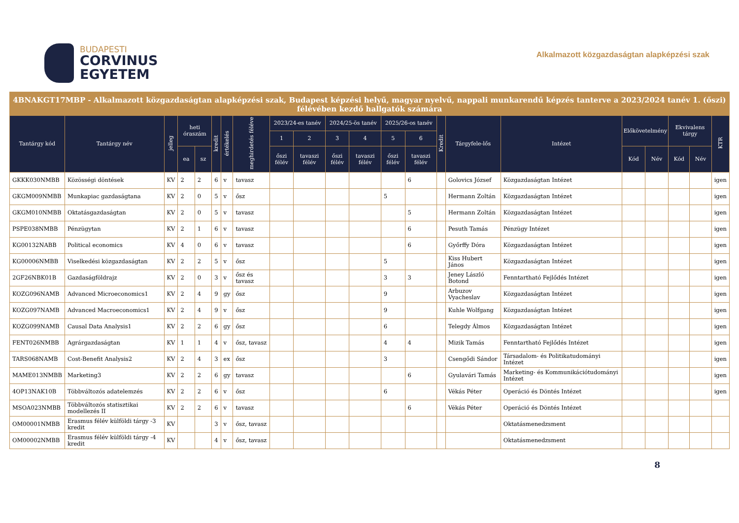BUDAPESTI
CORVINUS
EGYETEM
Alkalmazott közgazdaságtan alapképzési szak
4BNAKGT17MBP - Alkalmazott közgazdaságtan alapképzési szak, Budapest képzési helyű, magyar nyelvű, nappali munkarendű képzés tanterve a 2023/2024 tanév 1. (őszi) félévében kezdő hallgatók számára
| Tantárgy kód | Tantárgy név | jelleg | heti óraszám | | kredit | értékelés | meghirdetés féléve | 2023/24-es tanév | | 2024/25-ös tanév | | 2025/26-os tanév | | Kredit | Tárgyfele-lős | Intézet | Előkövetelmény | | Ekvivalens tárgy | | KTR |
| --- | --- | --- | --- | --- | --- | --- | --- | --- | --- | --- | --- | --- | --- | --- | --- | --- | --- | --- | --- | --- | --- |
| | | | | | | | | 1 | 2 | 3 | 4 | 5 | 6 | | | | | | | | |
| | | | ea | sz | | | | őszi félév | tavaszi félév | őszi félév | tavaszi félév | őszi félév | tavaszi félév | | | | Kód | Név | Kód | Név | |
| GKKK030NMBB | Közösségi döntések | KV | 2 | 2 | 6 | v | tavasz | | | | | | 6 | | Golovics József | Közgazdaságtan Intézet | | | | | igen |
| GKGM009NMBB | Munkapiac gazdaságtana | KV | 2 | 0 | 5 | v | ősz | | | | | 5 | | | Hermann Zoltán | Közgazdaságtan Intézet | | | | | igen |
| GKGM010NMBB | Oktatásgazdaságtan | KV | 2 | 0 | 5 | v | tavasz | | | | | | 5 | | Hermann Zoltán | Közgazdaságtan Intézet | | | | | igen |
| PSPE038NMBB | Pénzügytan | KV | 2 | 1 | 6 | v | tavasz | | | | | | 6 | | Pesuth Tamás | Pénzügy Intézet | | | | | igen |
| KG00132NABB | Political economics | KV | 4 | 0 | 6 | v | tavasz | | | | | | 6 | | Győrffy Dóra | Közgazdaságtan Intézet | | | | | igen |
| KG00006NMBB | Viselkedési közgazdaságtan | KV | 2 | 2 | 5 | v | ősz | | | | | 5 | | | Kiss Hubert János | Közgazdaságtan Intézet | | | | | igen |
| 2GF26NBK01B | Gazdaságföldrajz | KV | 2 | 0 | 3 | v | ősz és tavasz | | | | | 3 | 3 | | Jeney László Botond | Fenntartható Fejlődés Intézet | | | | | igen |
| KOZG096NAMB | Advanced Microeconomics1 | KV | 2 | 4 | 9 | gy | ősz | | | | | 9 | | | Arbuzov Vyacheslav | Közgazdaságtan Intézet | | | | | igen |
| KOZG097NAMB | Advanced Macroeconomics1 | KV | 2 | 4 | 9 | v | ősz | | | | | 9 | | | Kuhle Wolfgang | Közgazdaságtan Intézet | | | | | igen |
| KOZG099NAMB | Causal Data Analysis1 | KV | 2 | 2 | 6 | gy | ősz | | | | | 6 | | | Telegdy Álmos | Közgazdaságtan Intézet | | | | | igen |
| FENT026NMBB | Agrárgazdaságtan | KV | 1 | 1 | 4 | v | ősz, tavasz | | | | | 4 | 4 | | Mizik Tamás | Fenntartható Fejlődés Intézet | | | | | igen |
| TARS068NAMB | Cost-Benefit Analysis2 | KV | 2 | 4 | 3 | ex | ősz | | | | | 3 | | | Csengődi Sándor | Társadalom- és Politikatudományi Intézet | | | | | igen |
| MAME013NMBB | Marketing3 | KV | 2 | 2 | 6 | gy | tavasz | | | | | | 6 | | Gyulavári Tamás | Marketing- és Kommunikációtudományi Intézet | | | | | igen |
| 4OP13NAK10B | Többváltozós adatelemzés | KV | 2 | 2 | 6 | v | ősz | | | | | 6 | | | Vékás Péter | Operáció és Döntés Intézet | | | | | igen |
| MSOA023NMBB | Többváltozós statisztikai modellezés II | KV | 2 | 2 | 6 | v | tavasz | | | | | | 6 | | Vékás Péter | Operáció és Döntés Intézet | | | | | |
| OM00001NMBB | Erasmus félév külföldi tárgy -3 kredit | KV | | | 3 | v | ősz, tavasz | | | | | | | | | Oktatásmenedzsment | | | | | |
| OM00002NMBB | Erasmus félév külföldi tárgy -4 kredit | KV | | | 4 | v | ősz, tavasz | | | | | | | | | Oktatásmenedzsment | | | | | |
8